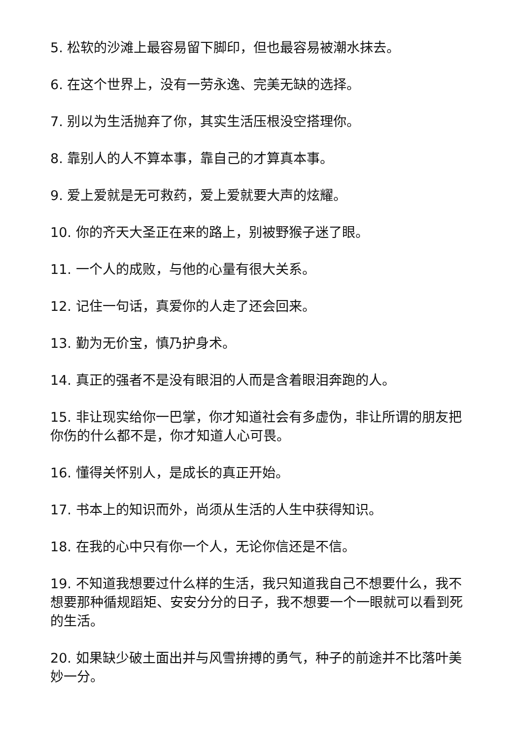5. 松软的沙滩上最容易留下脚印，但也最容易被潮水抹去。
6. 在这个世界上，没有一劳永逸、完美无缺的选择。
7. 别以为生活抛弃了你，其实生活压根没空搭理你。
8. 靠别人的人不算本事，靠自己的才算真本事。
9. 爱上爱就是无可救药，爱上爱就要大声的炫耀。
10. 你的齐天大圣正在来的路上，别被野猴子迷了眼。
11. 一个人的成败，与他的心量有很大关系。
12. 记住一句话，真爱你的人走了还会回来。
13. 勤为无价宝，慎乃护身术。
14. 真正的强者不是没有眼泪的人而是含着眼泪奔跑的人。
15. 非让现实给你一巴掌，你才知道社会有多虚伪，非让所谓的朋友把你伤的什么都不是，你才知道人心可畏。
16. 懂得关怀别人，是成长的真正开始。
17. 书本上的知识而外，尚须从生活的人生中获得知识。
18. 在我的心中只有你一个人，无论你信还是不信。
19. 不知道我想要过什么样的生活，我只知道我自己不想要什么，我不想要那种循规蹈矩、安安分分的日子，我不想要一个一眼就可以看到死的生活。
20. 如果缺少破土面出并与风雪拚搏的勇气，种子的前途并不比落叶美妙一分。